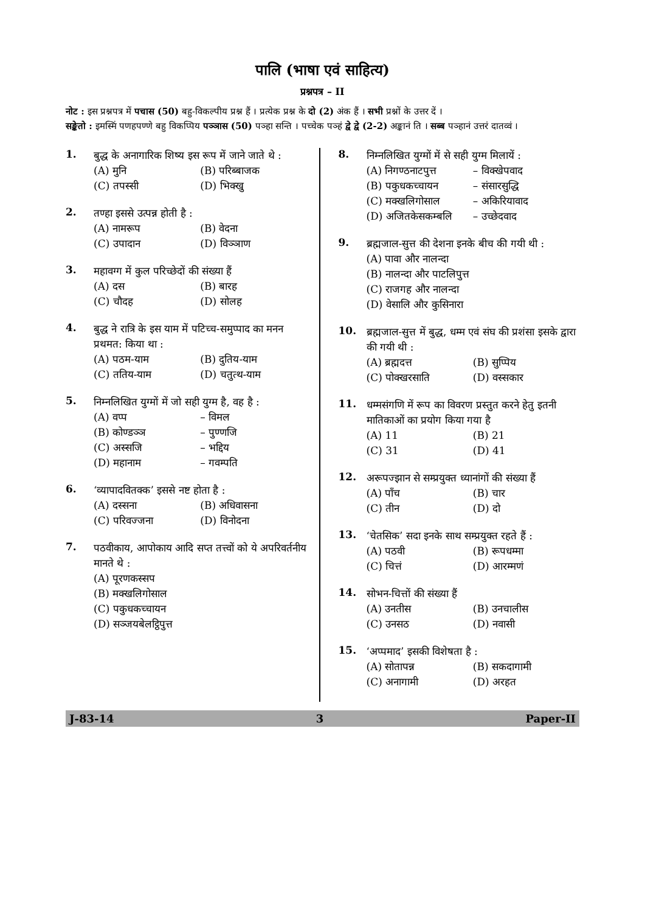पालि (भाषा एवं साहित्य)
प्रश्नपत्र – II
नोट : इस प्रश्नपत्र में पचास (50) बहु-विकल्पीय प्रश्न हैं । प्रत्येक प्रश्न के दो (2) अंक हैं । सभी प्रश्नों के उत्तर दें ।
सङ्केतो : इमस्मिं पणहपण्णे बहु विकप्पिय पञ्ञास (50) पञ्हा सन्ति । पच्चेक पञ्हं द्वे द्वे (2-2) अङ्कानं ति । सब्ब पञ्हानं उत्तरं दातव्वं ।
1.
बुद्ध के अनागारिक शिष्य इस रूप में जाने जाते थे :
(A) मुनि (B) परिब्बाजक (C) तपस्सी (D) भिक्खु
2.
तण्हा इससे उत्पन्न होती है :
(A) नामरूप (B) वेदना (C) उपादान (D) विञ्ञाण
3.
महावग्ग में कुल परिच्छेदों की संख्या हैं
(A) दस (B) बारह (C) चौदह (D) सोलह
4.
बुद्ध ने रात्रि के इस याम में पटिच्च-समुप्पाद का मनन प्रथमत: किया था :
(A) पठम-याम (B) दुतिय-याम (C) ततिय-याम (D) चतुत्थ-याम
5.
निम्नलिखित युग्मों में जो सही युग्म है, वह है :
(A) वप्प – विमल (B) कोण्डञ्ञ – पुण्णजि (C) अस्सजि – भद्दिय (D) महानाम – गवम्पति
6.
‘व्यापादवितक्क’ इससे नष्ट होता है :
(A) दस्सना (B) अधिवासना (C) परिवज्जना (D) विनोदना
7.
पठवीकाय, आपोकाय आदि सप्त तत्त्वों को ये अपरिवर्तनीय मानते थे :
(A) पूरणकस्सप (B) मक्खलिगोसाल (C) पकुधकच्चायन (D) सञ्जयबेलट्ठिपुत्त
8.
निम्नलिखित युग्मों में से सही युग्म मिलायें :
(A) निगण्ठनाटपुत्त – विक्खेपवाद (B) पकुधकच्चायन – संसारसुद्धि (C) मक्खलिगोसाल – अकिरियावाद (D) अजितकेसकम्बलि – उच्छेदवाद
9.
ब्रह्मजाल-सुत्त की देशना इनके बीच की गयी थी :
(A) पावा और नालन्दा (B) नालन्दा और पाटलिपुत्त (C) राजगह और नालन्दा (D) वेसालि और कुसिनारा
10.
ब्रह्मजाल-सुत्त में बुद्ध, धम्म एवं संघ की प्रशंसा इसके द्वारा की गयी थी :
(A) ब्रह्मदत्त (B) सुप्पिय (C) पोक्खरसाति (D) वस्सकार
11.
धम्मसंगणि में रूप का विवरण प्रस्तुत करने हेतु इतनी मातिकाओं का प्रयोग किया गया है
(A) 11 (B) 21 (C) 31 (D) 41
12.
अरूपज्झान से सम्प्रयुक्त ध्यानांगों की संख्या हैं
(A) पाँच (B) चार (C) तीन (D) दो
13.
‘चेतसिक’ सदा इनके साथ सम्प्रयुक्त रहते हैं :
(A) पठवी (B) रूपधम्मा (C) चित्तं (D) आरम्मणं
14.
सोभन-चित्तों की संख्या हैं
(A) उनतीस (B) उनचालीस (C) उनसठ (D) नवासी
15.
‘अप्पमाद’ इसकी विशेषता है :
(A) सोतापन्न (B) सकदागामी (C) अनागामी (D) अरहत
J-83-14 3 Paper-II